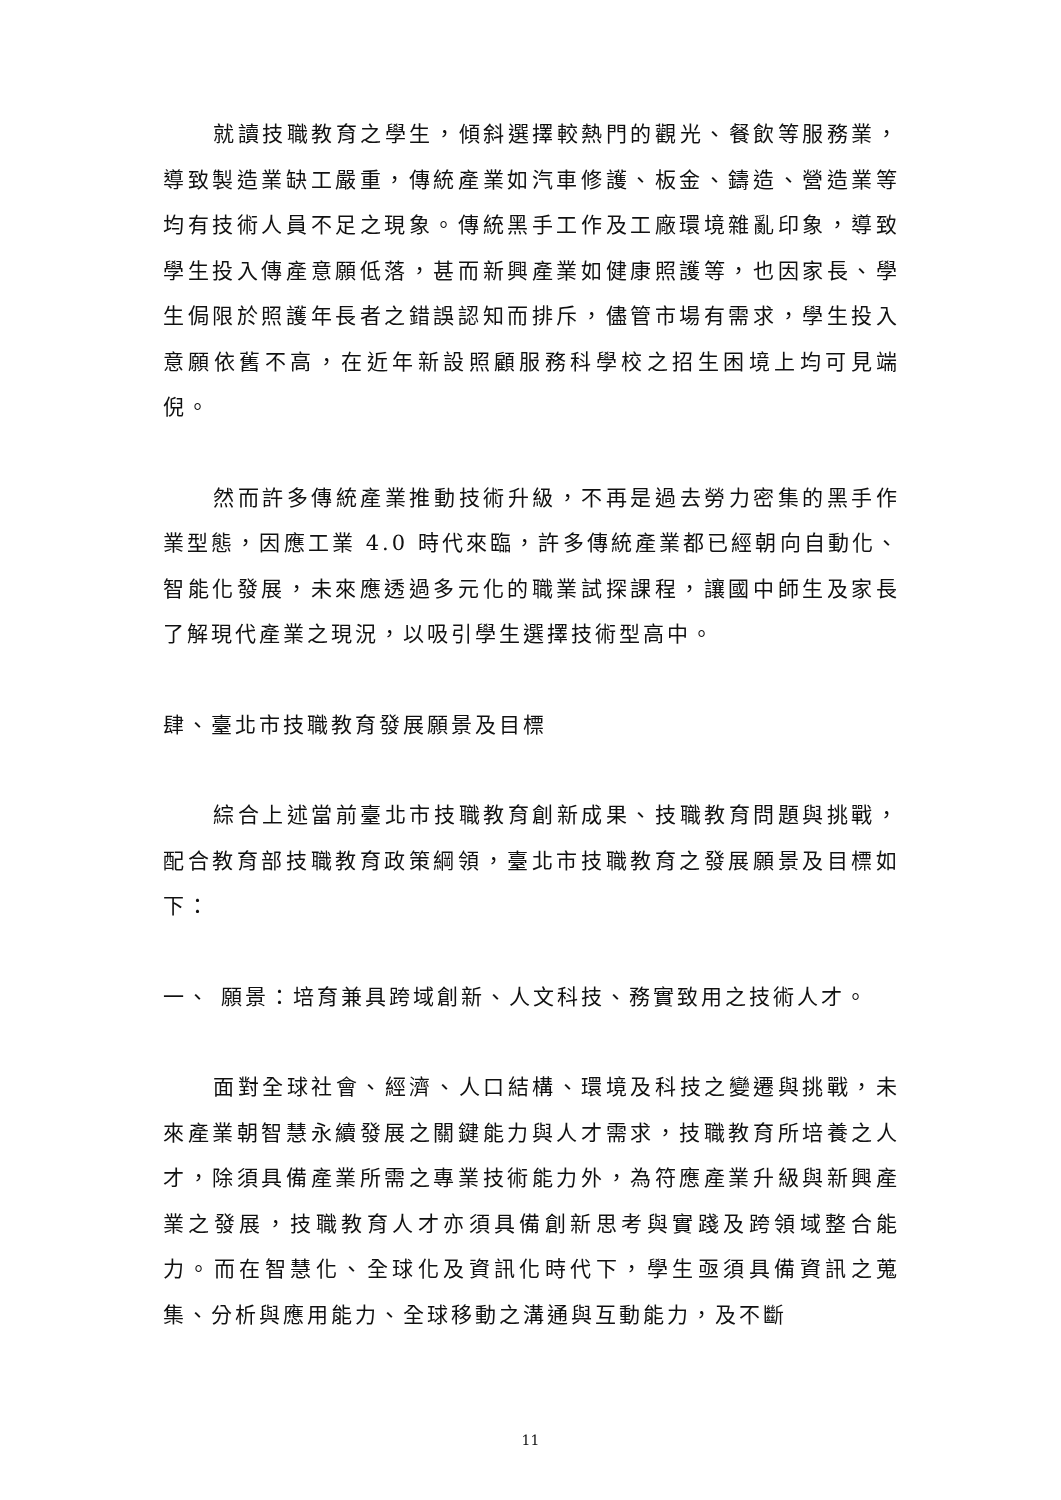就讀技職教育之學生，傾斜選擇較熱門的觀光、餐飲等服務業，導致製造業缺工嚴重，傳統產業如汽車修護、板金、鑄造、營造業等均有技術人員不足之現象。傳統黑手工作及工廠環境雜亂印象，導致學生投入傳產意願低落，甚而新興產業如健康照護等，也因家長、學生侷限於照護年長者之錯誤認知而排斥，儘管市場有需求，學生投入意願依舊不高，在近年新設照顧服務科學校之招生困境上均可見端倪。
然而許多傳統產業推動技術升級，不再是過去勞力密集的黑手作業型態，因應工業 4.0 時代來臨，許多傳統產業都已經朝向自動化、智能化發展，未來應透過多元化的職業試探課程，讓國中師生及家長了解現代產業之現況，以吸引學生選擇技術型高中。
肆、臺北市技職教育發展願景及目標
綜合上述當前臺北市技職教育創新成果、技職教育問題與挑戰，配合教育部技職教育政策綱領，臺北市技職教育之發展願景及目標如下：
一、 願景：培育兼具跨域創新、人文科技、務實致用之技術人才。
面對全球社會、經濟、人口結構、環境及科技之變遷與挑戰，未來產業朝智慧永續發展之關鍵能力與人才需求，技職教育所培養之人才，除須具備產業所需之專業技術能力外，為符應產業升級與新興產業之發展，技職教育人才亦須具備創新思考與實踐及跨領域整合能力。而在智慧化、全球化及資訊化時代下，學生亟須具備資訊之蒐集、分析與應用能力、全球移動之溝通與互動能力，及不斷
11